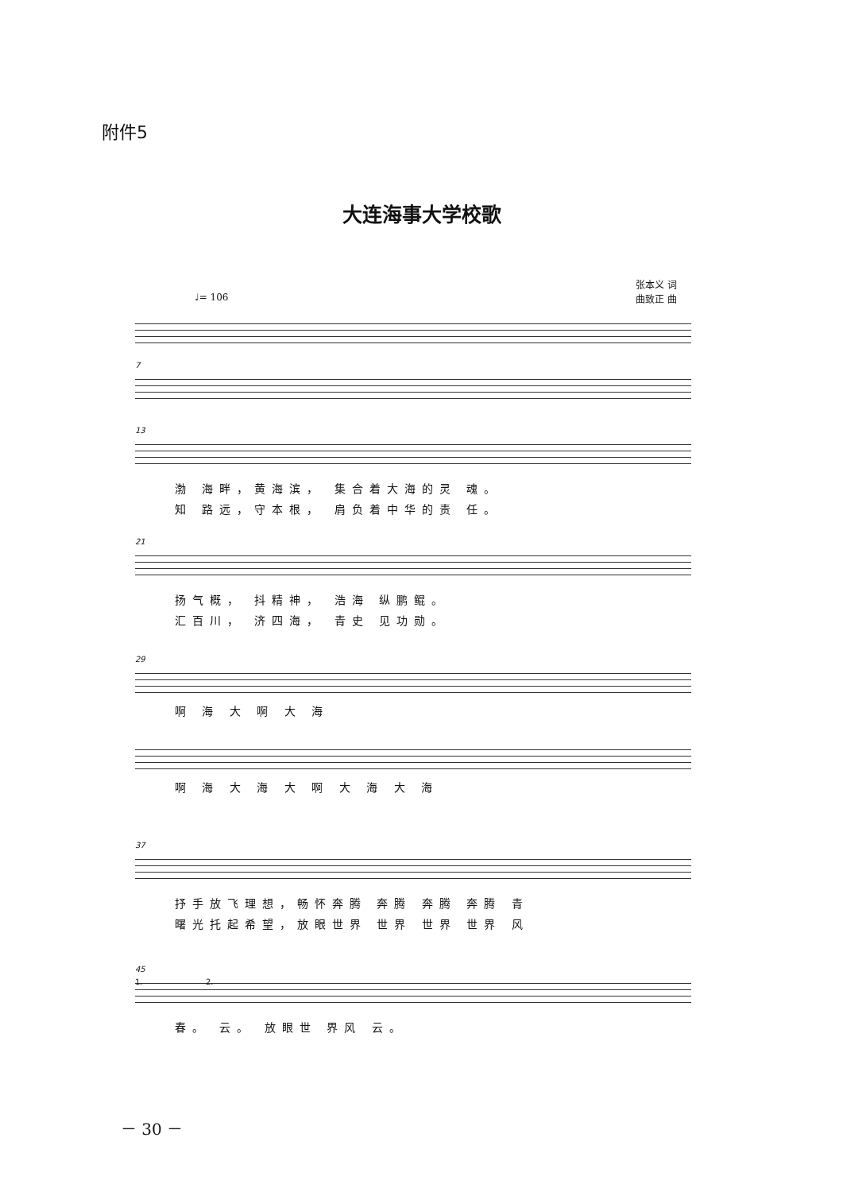附件5
大连海事大学校歌
♩= 106
张本义 词
曲致正 曲
7
13
渤 海畔，黄海滨， 集合着大海的灵 魂。
知 路远，守本根， 肩负着中华的责 任。
21
扬气概， 抖精神， 浩海 纵鹏鲲。
汇百川， 济四海， 青史 见功勋。
29
啊 海 大 啊 大 海
啊 海 大 海 大 啊 大 海 大 海
37
抒手放飞理想，畅怀奔腾 奔腾 奔腾 奔腾 青
曙光托起希望，放眼世界 世界 世界 世界 风
45
1. 2.
春。 云。 放眼世 界风 云。
－ 30 －